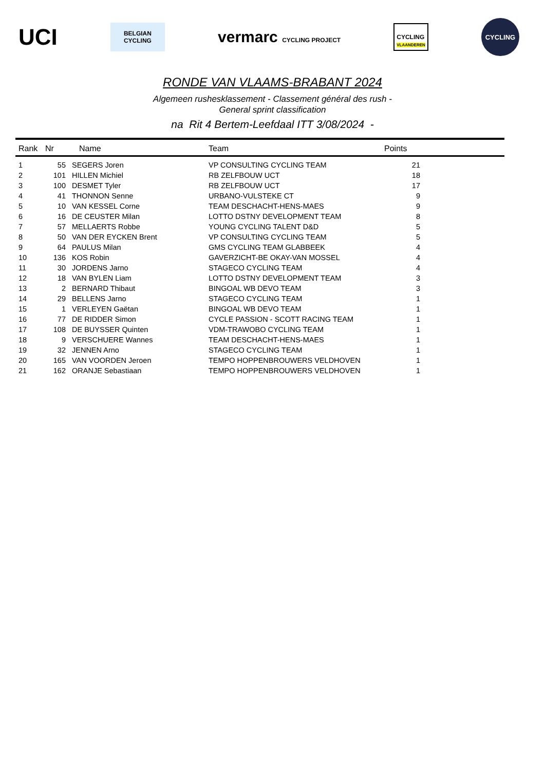UCI
BELGIAN
CYCLING
vermarc CYCLING PROJECT
CYCLING
VLAANDEREN
CYCLING
RONDE VAN VLAAMS-BRABANT 2024
Algemeen rushesklassement - Classement général des rush -
General sprint classification
na Rit 4 Bertem-Leefdaal ITT 3/08/2024 -
| Rank | Nr | Name | Team | Points | |
| --- | --- | --- | --- | --- | --- |
| 1 | 55 | SEGERS Joren | VP CONSULTING CYCLING TEAM | 21 | |
| 2 | 101 | HILLEN Michiel | RB ZELFBOUW UCT | 18 | |
| 3 | 100 | DESMET Tyler | RB ZELFBOUW UCT | 17 | |
| 4 | 41 | THONNON Senne | URBANO-VULSTEKE CT | 9 | |
| 5 | 10 | VAN KESSEL Corne | TEAM DESCHACHT-HENS-MAES | 9 | |
| 6 | 16 | DE CEUSTER Milan | LOTTO DSTNY DEVELOPMENT TEAM | 8 | |
| 7 | 57 | MELLAERTS Robbe | YOUNG CYCLING TALENT D&D | 5 | |
| 8 | 50 | VAN DER EYCKEN Brent | VP CONSULTING CYCLING TEAM | 5 | |
| 9 | 64 | PAULUS Milan | GMS CYCLING TEAM GLABBEEK | 4 | |
| 10 | 136 | KOS Robin | GAVERZICHT-BE OKAY-VAN MOSSEL | 4 | |
| 11 | 30 | JORDENS Jarno | STAGECO CYCLING TEAM | 4 | |
| 12 | 18 | VAN BYLEN Liam | LOTTO DSTNY DEVELOPMENT TEAM | 3 | |
| 13 | 2 | BERNARD Thibaut | BINGOAL WB DEVO TEAM | 3 | |
| 14 | 29 | BELLENS Jarno | STAGECO CYCLING TEAM | 1 | |
| 15 | 1 | VERLEYEN Gaëtan | BINGOAL WB DEVO TEAM | 1 | |
| 16 | 77 | DE RIDDER Simon | CYCLE PASSION - SCOTT RACING TEAM | 1 | |
| 17 | 108 | DE BUYSSER Quinten | VDM-TRAWOBO CYCLING TEAM | 1 | |
| 18 | 9 | VERSCHUERE Wannes | TEAM DESCHACHT-HENS-MAES | 1 | |
| 19 | 32 | JENNEN Arno | STAGECO CYCLING TEAM | 1 | |
| 20 | 165 | VAN VOORDEN Jeroen | TEMPO HOPPENBROUWERS VELDHOVEN | 1 | |
| 21 | 162 | ORANJE Sebastiaan | TEMPO HOPPENBROUWERS VELDHOVEN | 1 | |